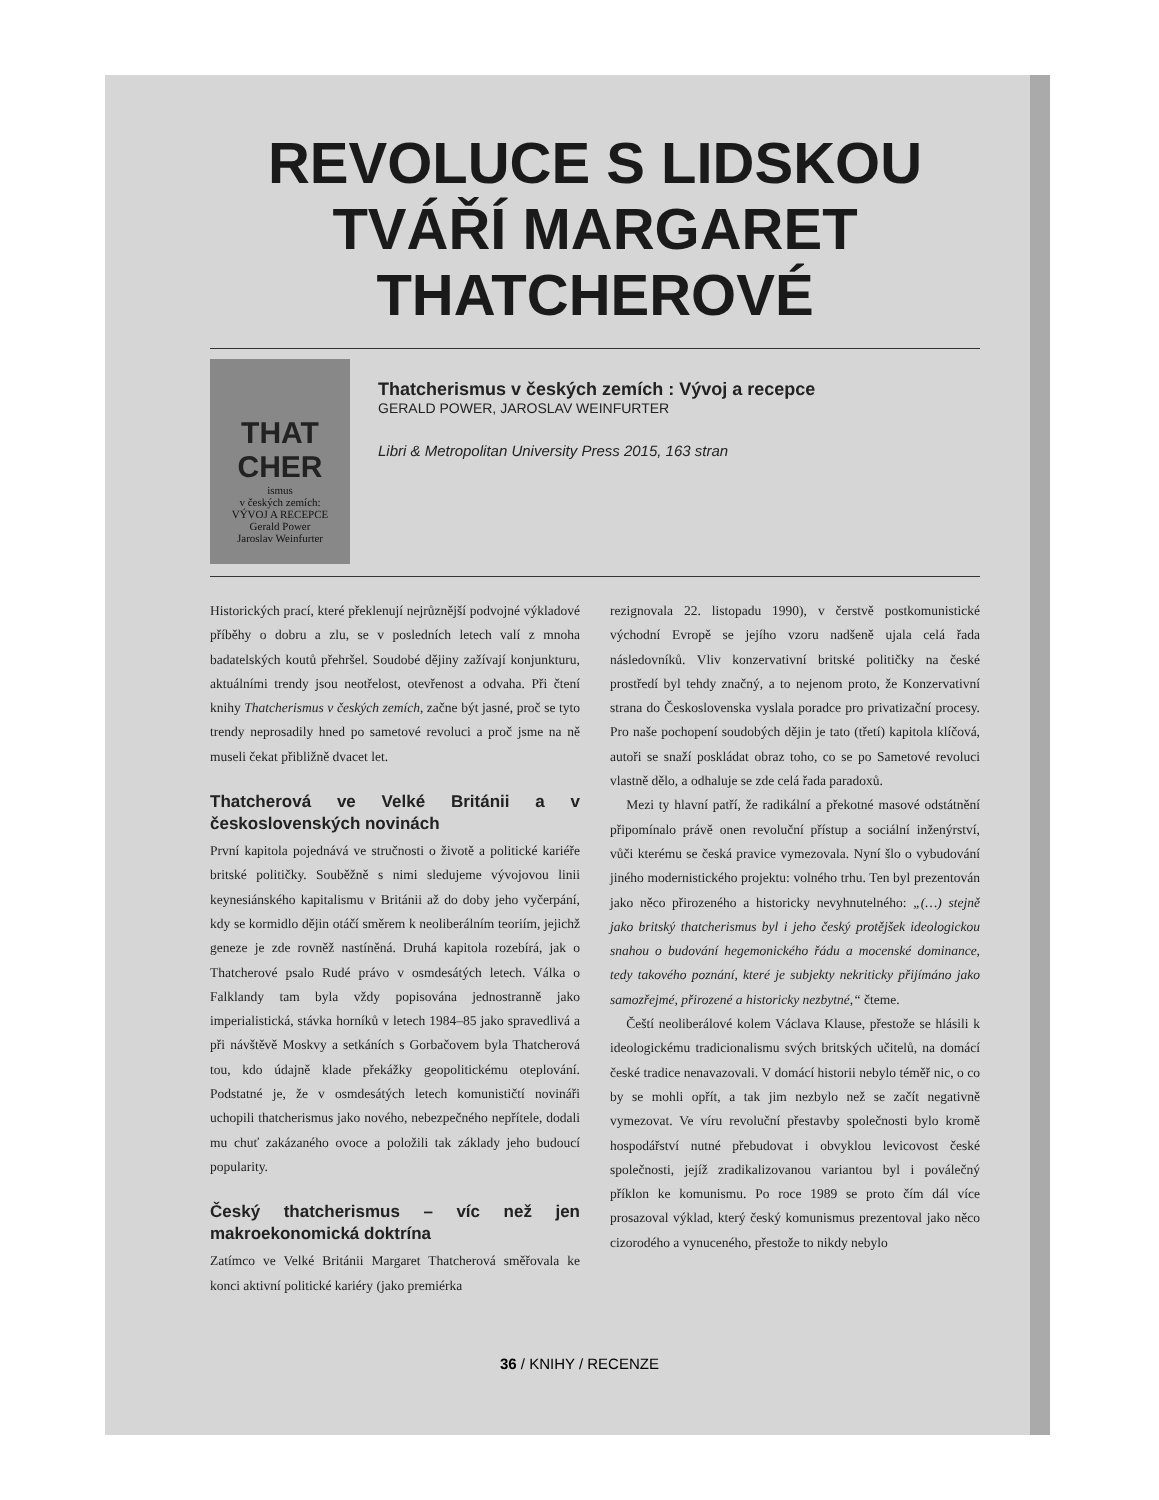REVOLUCE S LIDSKOU TVÁŘÍ MARGARET THATCHEROVÉ
THAT CHER
ismus
v českých zemích:
VÝVOJ A RECEPCE
Gerald Power
Jaroslav Weinfurter
Thatcherismus v českých zemích : Vývoj a recepce
GERALD POWER, JAROSLAV WEINFURTER
Libri & Metropolitan University Press 2015, 163 stran
Historických prací, které překlenují nejrůznější podvojné výkladové příběhy o dobru a zlu, se v posledních letech valí z mnoha badatelských koutů přehršel. Soudobé dějiny zažívají konjunkturu, aktuálními trendy jsou neotřelost, otevřenost a odvaha. Při čtení knihy Thatcherismus v českých zemích, začne být jasné, proč se tyto trendy neprosadily hned po sametové revoluci a proč jsme na ně museli čekat přibližně dvacet let.
Thatcherová ve Velké Británii a v československých novinách
První kapitola pojednává ve stručnosti o životě a politické kariéře britské političky. Souběžně s nimi sledujeme vývojovou linii keynesiánského kapitalismu v Británii až do doby jeho vyčerpání, kdy se kormidlo dějin otáčí směrem k neoliberálním teoriím, jejichž geneze je zde rovněž nastíněná. Druhá kapitola rozebírá, jak o Thatcherové psalo Rudé právo v osmdesátých letech. Válka o Falklandy tam byla vždy popisována jednostranně jako imperialistická, stávka horníků v letech 1984–85 jako spravedlivá a při návštěvě Moskvy a setkáních s Gorbačovem byla Thatcherová tou, kdo údajně klade překážky geopolitickému oteplování. Podstatné je, že v osmdesátých letech komunističtí novináři uchopili thatcherismus jako nového, nebezpečného nepřítele, dodali mu chuť zakázaného ovoce a položili tak základy jeho budoucí popularity.
Český thatcherismus – víc než jen makroekonomická doktrína
Zatímco ve Velké Británii Margaret Thatcherová směřovala ke konci aktivní politické kariéry (jako premiérka
rezignovala 22. listopadu 1990), v čerstvě postkomunistické východní Evropě se jejího vzoru nadšeně ujala celá řada následovníků. Vliv konzervativní britské političky na české prostředí byl tehdy značný, a to nejenom proto, že Konzervativní strana do Československa vyslala poradce pro privatizační procesy. Pro naše pochopení soudobých dějin je tato (třetí) kapitola klíčová, autoři se snaží poskládat obraz toho, co se po Sametové revoluci vlastně dělo, a odhaluje se zde celá řada paradoxů.
Mezi ty hlavní patří, že radikální a překotné masové odstátnění připomínalo právě onen revoluční přístup a sociální inženýrství, vůči kterému se česká pravice vymezovala. Nyní šlo o vybudování jiného modernistického projektu: volného trhu. Ten byl prezentován jako něco přirozeného a historicky nevyhnutelného: „(…) stejně jako britský thatcherismus byl i jeho český protějšek ideologickou snahou o budování hegemonického řádu a mocenské dominance, tedy takového poznání, které je subjekty nekriticky přijímáno jako samozřejmé, přirozené a historicky nezbytné,“ čteme.
Čeští neoliberálové kolem Václava Klause, přestože se hlásili k ideologickému tradicionalismu svých britských učitelů, na domácí české tradice nenavazovali. V domácí historii nebylo téměř nic, o co by se mohli opřít, a tak jim nezbylo než se začít negativně vymezovat. Ve víru revoluční přestavby společnosti bylo kromě hospodářství nutné přebudovat i obvyklou levicovost české společnosti, jejíž zradikalizovanou variantou byl i poválečný příklon ke komunismu. Po roce 1989 se proto čím dál více prosazoval výklad, který český komunismus prezentoval jako něco cizorodého a vynuceného, přestože to nikdy nebylo
36 / KNIHY / RECENZE